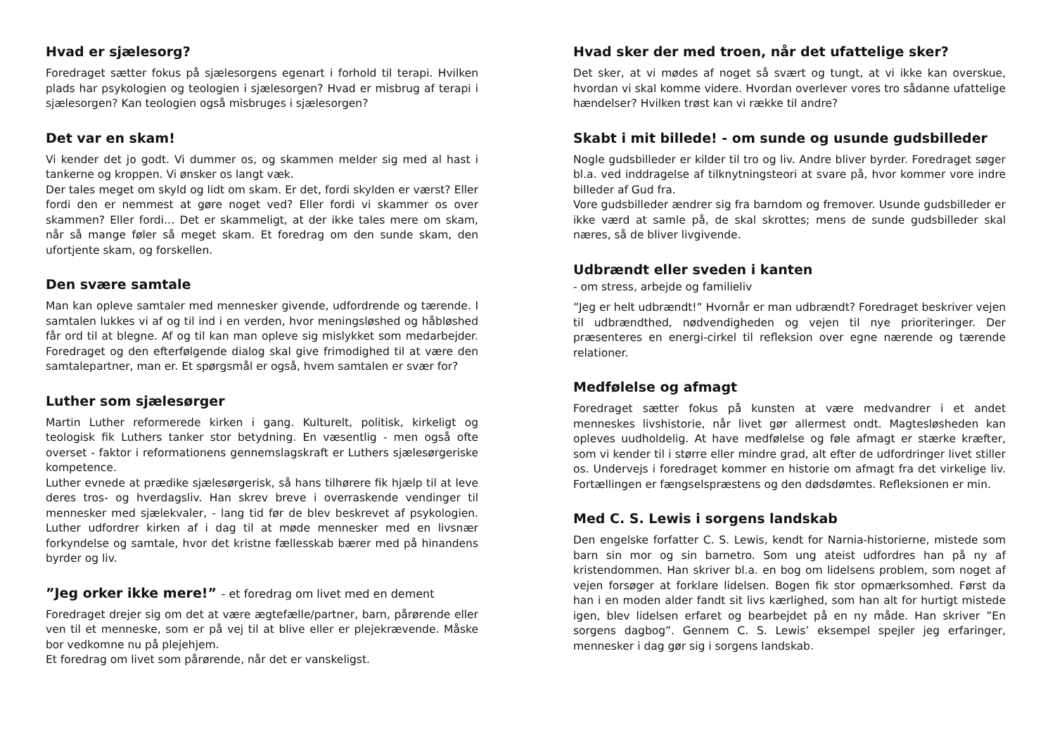Hvad er sjælesorg?
Foredraget sætter fokus på sjælesorgens egenart i forhold til terapi. Hvilken plads har psykologien og teologien i sjælesorgen? Hvad er misbrug af terapi i sjælesorgen? Kan teologien også misbruges i sjælesorgen?
Det var en skam!
Vi kender det jo godt. Vi dummer os, og skammen melder sig med al hast i tankerne og kroppen. Vi ønsker os langt væk.
Der tales meget om skyld og lidt om skam. Er det, fordi skylden er værst? Eller fordi den er nemmest at gøre noget ved? Eller fordi vi skammer os over skammen? Eller fordi… Det er skammeligt, at der ikke tales mere om skam, når så mange føler så meget skam. Et foredrag om den sunde skam, den ufortjente skam, og forskellen.
Den svære samtale
Man kan opleve samtaler med mennesker givende, udfordrende og tærende. I samtalen lukkes vi af og til ind i en verden, hvor meningsløshed og håbløshed får ord til at blegne. Af og til kan man opleve sig mislykket som medarbejder. Foredraget og den efterfølgende dialog skal give frimodighed til at være den samtalepartner, man er. Et spørgsmål er også, hvem samtalen er svær for?
Luther som sjælesørger
Martin Luther reformerede kirken i gang. Kulturelt, politisk, kirkeligt og teologisk fik Luthers tanker stor betydning. En væsentlig - men også ofte overset - faktor i reformationens gennemslagskraft er Luthers sjælesørgeriske kompetence.
Luther evnede at prædike sjælesørgerisk, så hans tilhørere fik hjælp til at leve deres tros- og hverdagsliv. Han skrev breve i overraskende vendinger til mennesker med sjælekvaler, - lang tid før de blev beskrevet af psykologien. Luther udfordrer kirken af i dag til at møde mennesker med en livsnær forkyndelse og samtale, hvor det kristne fællesskab bærer med på hinandens byrder og liv.
”Jeg orker ikke mere!” - et foredrag om livet med en dement
Foredraget drejer sig om det at være ægtefælle/partner, barn, pårørende eller ven til et menneske, som er på vej til at blive eller er plejekrævende. Måske bor vedkomne nu på plejehjem.
Et foredrag om livet som pårørende, når det er vanskeligst.
Hvad sker der med troen, når det ufattelige sker?
Det sker, at vi mødes af noget så svært og tungt, at vi ikke kan overskue, hvordan vi skal komme videre. Hvordan overlever vores tro sådanne ufattelige hændelser? Hvilken trøst kan vi række til andre?
Skabt i mit billede! - om sunde og usunde gudsbilleder
Nogle gudsbilleder er kilder til tro og liv. Andre bliver byrder. Foredraget søger bl.a. ved inddragelse af tilknytningsteori at svare på, hvor kommer vore indre billeder af Gud fra.
Vore gudsbilleder ændrer sig fra barndom og fremover. Usunde gudsbilleder er ikke værd at samle på, de skal skrottes; mens de sunde gudsbilleder skal næres, så de bliver livgivende.
Udbrændt eller sveden i kanten
- om stress, arbejde og familieliv
”Jeg er helt udbrændt!” Hvornår er man udbrændt? Foredraget beskriver vejen til udbrændthed, nødvendigheden og vejen til nye prioriteringer. Der præsenteres en energi-cirkel til refleksion over egne nærende og tærende relationer.
Medfølelse og afmagt
Foredraget sætter fokus på kunsten at være medvandrer i et andet menneskes livshistorie, når livet gør allermest ondt. Magtesløsheden kan opleves uudholdelig. At have medfølelse og føle afmagt er stærke kræfter, som vi kender til i større eller mindre grad, alt efter de udfordringer livet stiller os. Undervejs i foredraget kommer en historie om afmagt fra det virkelige liv. Fortællingen er fængselspræstens og den dødsdømtes. Refleksionen er min.
Med C. S. Lewis i sorgens landskab
Den engelske forfatter C. S. Lewis, kendt for Narnia-historierne, mistede som barn sin mor og sin barnetro. Som ung ateist udfordres han på ny af kristendommen. Han skriver bl.a. en bog om lidelsens problem, som noget af vejen forsøger at forklare lidelsen. Bogen fik stor opmærksomhed. Først da han i en moden alder fandt sit livs kærlighed, som han alt for hurtigt mistede igen, blev lidelsen erfaret og bearbejdet på en ny måde. Han skriver ”En sorgens dagbog”. Gennem C. S. Lewis’ eksempel spejler jeg erfaringer, mennesker i dag gør sig i sorgens landskab.